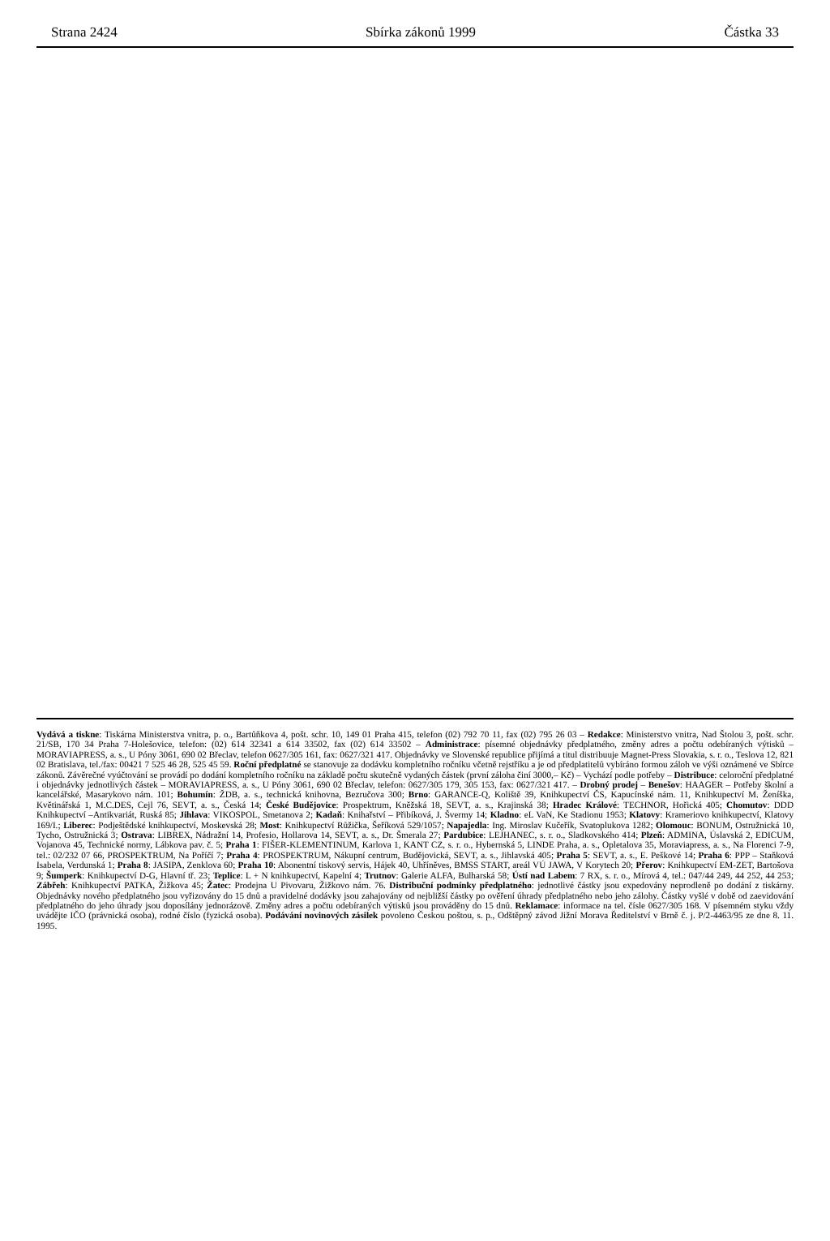Strana 2424 Sbírka zákonů 1999 Částka 33
Vydává a tiskne: Tiskárna Ministerstva vnitra, p. o., Bartůňkova 4, pošt. schr. 10, 149 01 Praha 415, telefon (02) 792 70 11, fax (02) 795 26 03 – Redakce: Ministerstvo vnitra, Nad Štolou 3, pošt. schr. 21/SB, 170 34 Praha 7-Holešovice, telefon: (02) 614 32341 a 614 33502, fax (02) 614 33502 – Administrace: písemné objednávky předplatného, změny adres a počtu odebíraných výtisků – MORAVIAPRESS, a. s., U Póny 3061, 690 02 Břeclav, telefon 0627/305 161, fax: 0627/321 417. Objednávky ve Slovenské republice přijímá a titul distribuuje Magnet-Press Slovakia, s. r. o., Teslova 12, 821 02 Bratislava, tel./fax: 00421 7 525 46 28, 525 45 59. Roční předplatné se stanovuje za dodávku kompletního ročníku včetně rejstříku a je od předplatitelů vybíráno formou záloh ve výši oznámené ve Sbírce zákonů. Závěrečné vyúčtování se provádí po dodání kompletního ročníku na základě počtu skutečně vydaných částek (první záloha činí 3000,– Kč) – Vychází podle potřeby – Distribuce: celoroční předplatné i objednávky jednotlivých částek – MORAVIAPRESS, a. s., U Póny 3061, 690 02 Břeclav, telefon: 0627/305 179, 305 153, fax: 0627/321 417. – Drobný prodej – Benešov: HAAGER – Potřeby školní a kancelářské, Masarykovo nám. 101; Bohumín: ŽDB, a. s., technická knihovna, Bezručova 300; Brno: GARANCE-Q, Koliště 39, Knihkupectví ČS, Kapucínské nám. 11, Knihkupectví M. Ženíška, Květinářská 1, M.C.DES, Cejl 76, SEVT, a. s., Česká 14; České Budějovice: Prospektrum, Kněžská 18, SEVT, a. s., Krajinská 38; Hradec Králové: TECHNOR, Hořická 405; Chomutov: DDD Knihkupectví –Antikvariát, Ruská 85; Jihlava: VIKOSPOL, Smetanova 2; Kadaň: Knihařství – Přibíková, J. Švermy 14; Kladno: eL VaN, Ke Stadionu 1953; Klatovy: Krameriovo knihkupectví, Klatovy 169/I.; Liberec: Podještědské knihkupectví, Moskevská 28; Most: Knihkupectví Růžička, Šeříková 529/1057; Napajedla: Ing. Miroslav Kučeřík, Svatoplukova 1282; Olomouc: BONUM, Ostružnická 10, Tycho, Ostružnická 3; Ostrava: LIBREX, Nádražní 14, Profesio, Hollarova 14, SEVT, a. s., Dr. Šmerala 27; Pardubice: LEJHANEC, s. r. o., Sladkovského 414; Plzeň: ADMINA, Úslavská 2, EDICUM, Vojanova 45, Technické normy, Lábkova pav. č. 5; Praha 1: FIŠER-KLEMENTINUM, Karlova 1, KANT CZ, s. r. o., Hybernská 5, LINDE Praha, a. s., Opletalova 35, Moraviapress, a. s., Na Florenci 7-9, tel.: 02/232 07 66, PROSPEKTRUM, Na Poříčí 7; Praha 4: PROSPEKTRUM, Nákupní centrum, Budějovická, SEVT, a. s., Jihlavská 405; Praha 5: SEVT, a. s., E. Peškové 14; Praha 6: PPP – Staňková Isabela, Verdunská 1; Praha 8: JASIPA, Zenklova 60; Praha 10: Abonentní tiskový servis, Hájek 40, Uhříněves, BMSS START, areál VÚ JAWA, V Korytech 20; Přerov: Knihkupectví EM-ZET, Bartošova 9; Šumperk: Knihkupectví D-G, Hlavní tř. 23; Teplice: L + N knihkupectví, Kapelní 4; Trutnov: Galerie ALFA, Bulharská 58; Ústí nad Labem: 7 RX, s. r. o., Mírová 4, tel.: 047/44 249, 44 252, 44 253; Zábřeh: Knihkupectví PATKA, Žižkova 45; Žatec: Prodejna U Pivovaru, Žižkovo nám. 76. Distribuční podmínky předplatného: jednotlivé částky jsou expedovány neprodleně po dodání z tiskárny. Objednávky nového předplatného jsou vyřizovány do 15 dnů a pravidelné dodávky jsou zahajovány od nejbližší částky po ověření úhrady předplatného nebo jeho zálohy. Částky vyšlé v době od zaevidování předplatného do jeho úhrady jsou doposílány jednorázově. Změny adres a počtu odebíraných výtisků jsou prováděny do 15 dnů. Reklamace: informace na tel. čísle 0627/305 168. V písemném styku vždy uvádějte IČO (právnická osoba), rodné číslo (fyzická osoba). Podávání novinových zásilek povoleno Českou poštou, s. p., Odštěpný závod Jižní Morava Ředitelství v Brně č. j. P/2-4463/95 ze dne 8. 11. 1995.